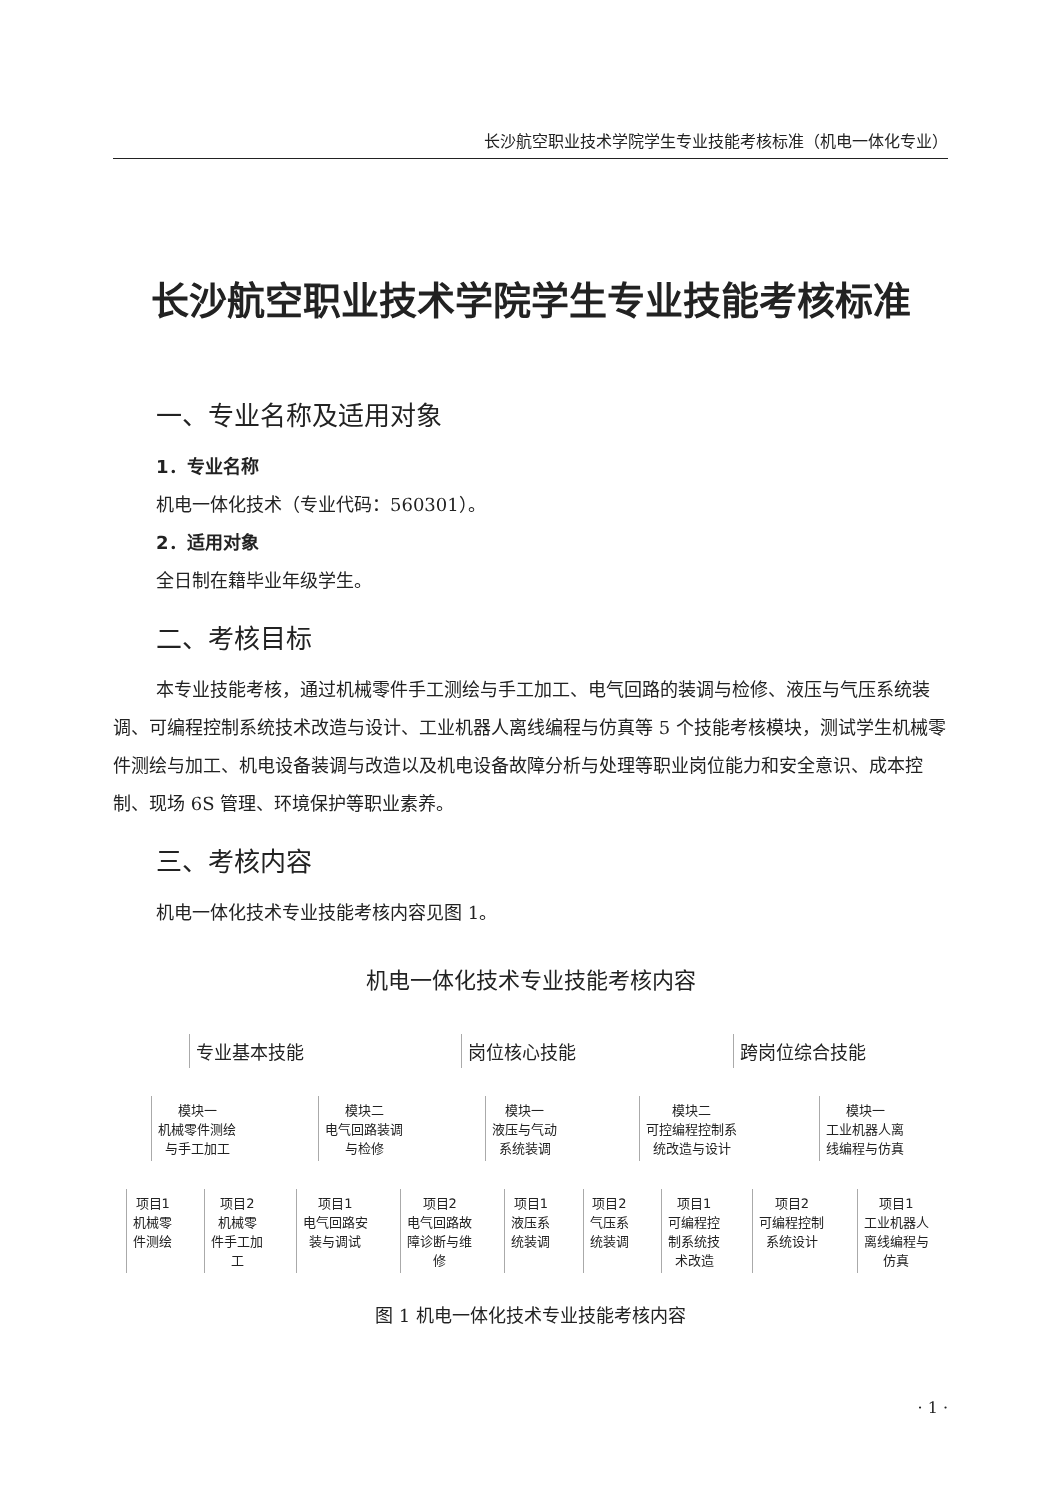长沙航空职业技术学院学生专业技能考核标准（机电一体化专业）
长沙航空职业技术学院学生专业技能考核标准
一、专业名称及适用对象
1．专业名称
机电一体化技术（专业代码：560301）。
2．适用对象
全日制在籍毕业年级学生。
二、考核目标
本专业技能考核，通过机械零件手工测绘与手工加工、电气回路的装调与检修、液压与气压系统装调、可编程控制系统技术改造与设计、工业机器人离线编程与仿真等 5 个技能考核模块，测试学生机械零件测绘与加工、机电设备装调与改造以及机电设备故障分析与处理等职业岗位能力和安全意识、成本控制、现场 6S 管理、环境保护等职业素养。
三、考核内容
机电一体化技术专业技能考核内容见图 1。
机电一体化技术专业技能考核内容
专业基本技能 岗位核心技能 跨岗位综合技能
模块一
机械零件测绘
与手工加工
模块二
电气回路装调
与检修
模块一
液压与气动
系统装调
模块二
可控编程控制系
统改造与设计
模块一
工业机器人离
线编程与仿真
项目1
机械零
件测绘
项目2
机械零
件手工加
工
项目1
电气回路安
装与调试
项目2
电气回路故
障诊断与维
修
项目1
液压系
统装调
项目2
气压系
统装调
项目1
可编程控
制系统技
术改造
项目2
可编程控制
系统设计
项目1
工业机器人
离线编程与
仿真
图 1 机电一体化技术专业技能考核内容
· 1 ·